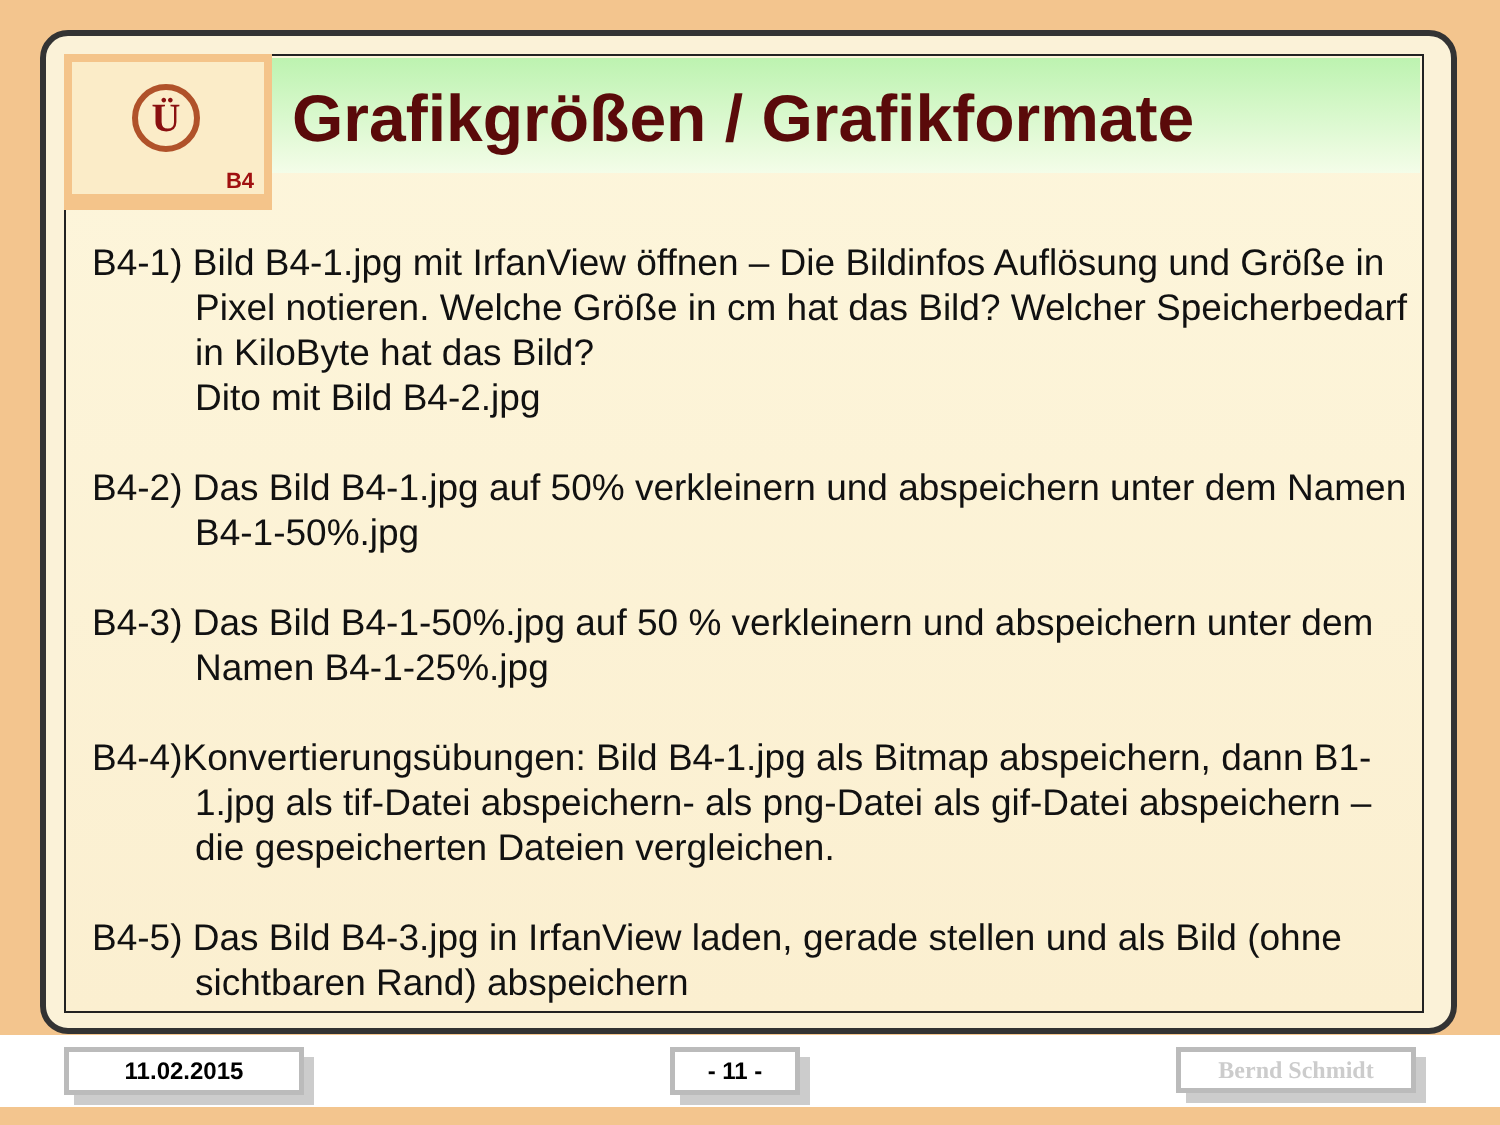Ü
B4
Grafikgrößen / Grafikformate
B4-1) Bild B4-1.jpg mit IrfanView öffnen – Die Bildinfos Auflösung und Größe in Pixel notieren. Welche Größe in cm hat das Bild? Welcher Speicherbedarf in KiloByte hat das Bild?
Dito mit Bild B4-2.jpg
B4-2) Das Bild B4-1.jpg auf 50% verkleinern und abspeichern unter dem Namen B4-1-50%.jpg
B4-3) Das Bild B4-1-50%.jpg auf 50 % verkleinern und abspeichern unter dem Namen B4-1-25%.jpg
B4-4)Konvertierungsübungen: Bild B4-1.jpg als Bitmap abspeichern, dann B1-1.jpg als tif-Datei abspeichern- als png-Datei als gif-Datei abspeichern – die gespeicherten Dateien vergleichen.
B4-5) Das Bild B4-3.jpg in IrfanView laden, gerade stellen und als Bild (ohne sichtbaren Rand) abspeichern
11.02.2015 - 11 - Bernd Schmidt